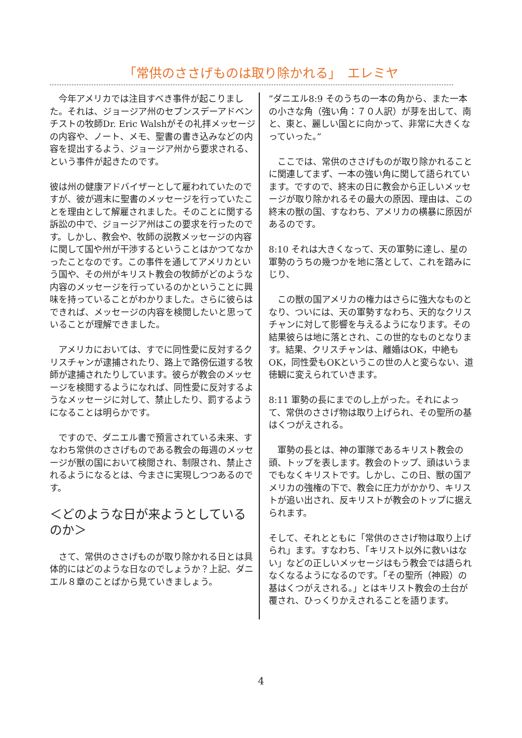「常供のささげものは取り除かれる」　エレミヤ
　今年アメリカでは注目すべき事件が起こりました。それは、ジョージア州のセブンスデーアドベンチストの牧師Dr. Eric Walshがその礼拝メッセージの内容や、ノート、メモ、聖書の書き込みなどの内容を提出するよう、ジョージア州から要求される、という事件が起きたのです。
彼は州の健康アドバイザーとして雇われていたのですが、彼が週末に聖書のメッセージを行っていたことを理由として解雇されました。そのことに関する訴訟の中で、ジョージア州はこの要求を行ったのです。しかし、教会や、牧師の説教メッセージの内容に関して国や州が干渉するということはかつてなかったことなのです。この事件を通してアメリカという国や、その州がキリスト教会の牧師がどのような内容のメッセージを行っているのかということに興味を持っていることがわかりました。さらに彼らはできれば、メッセージの内容を検閲したいと思っていることが理解できました。
　アメリカにおいては、すでに同性愛に反対するクリスチャンが逮捕されたり、路上で路傍伝道する牧師が逮捕されたりしています。彼らが教会のメッセージを検閲するようになれば、同性愛に反対するようなメッセージに対して、禁止したり、罰するようになることは明らかです。
　ですので、ダニエル書で預言されている未来、すなわち常供のささげものである教会の毎週のメッセージが獣の国において検閲され、制限され、禁止されるようになるとは、今まさに実現しつつあるのです。
＜どのような日が来ようとしているのか＞
　さて、常供のささげものが取り除かれる日とは具体的にはどのような日なのでしょうか？上記、ダニエル８章のことばから見ていきましょう。
”ダニエル8:9 そのうちの一本の角から、また一本の小さな角（強い角：７０人訳）が芽を出して、南と、東と、麗しい国とに向かって、非常に大きくなっていった。”
　ここでは、常供のささげものが取り除かれることに関連してまず、一本の強い角に関して語られています。ですので、終末の日に教会から正しいメッセージが取り除かれるその最大の原因、理由は、この終末の獣の国、すなわち、アメリカの横暴に原因があるのです。
8:10 それは大きくなって、天の軍勢に達し、星の軍勢のうちの幾つかを地に落として、これを踏みにじり、
　この獣の国アメリカの権力はさらに強大なものとなり、ついには、天の軍勢すなわち、天的なクリスチャンに対して影響を与えるようになります。その結果彼らは地に落とされ、この世的なものとなります。結果、クリスチャンは、離婚はOK，中絶もOK，同性愛もOKというこの世の人と変らない、道徳観に変えられていきます。
8:11 軍勢の長にまでのし上がった。それによって、常供のささげ物は取り上げられ、その聖所の基はくつがえされる。
　軍勢の長とは、神の軍隊であるキリスト教会の頭、トップを表します。教会のトップ、頭はいうまでもなくキリストです。しかし、この日、獣の国アメリカの強権の下で、教会に圧力がかかり、キリストが追い出され、反キリストが教会のトップに据えられます。
そして、それとともに「常供のささげ物は取り上げられ」ます。すなわち、「キリスト以外に救いはない」などの正しいメッセージはもう教会では語られなくなるようになるのです。「その聖所（神殿）の基はくつがえされる。」とはキリスト教会の土台が覆され、ひっくりかえされることを語ります。
4